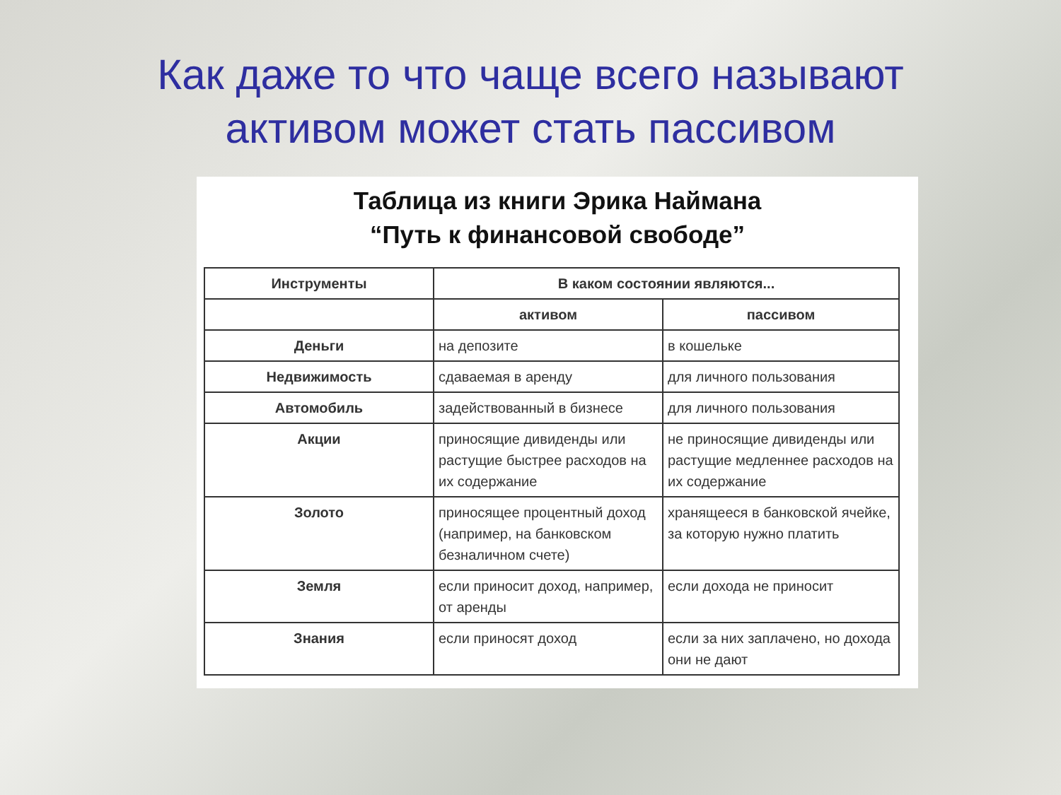Как даже то что чаще всего называют
активом может стать пассивом
Таблица из книги Эрика Наймана
“Путь к финансовой свободе”
| Инструменты | В каком состоянии являются... | |
| --- | --- | --- |
| | активом | пассивом |
| Деньги | на депозите | в кошельке |
| Недвижимость | сдаваемая в аренду | для личного пользования |
| Автомобиль | задействованный в бизнесе | для личного пользования |
| Акции | приносящие дивиденды или растущие быстрее расходов на их содержание | не приносящие дивиденды или растущие медленнее расходов на их содержание |
| Золото | приносящее процентный доход (например, на банковском безналичном счете) | хранящееся в банковской ячейке, за которую нужно платить |
| Земля | если приносит доход, например, от аренды | если дохода не приносит |
| Знания | если приносят доход | если за них заплачено, но дохода они не дают |